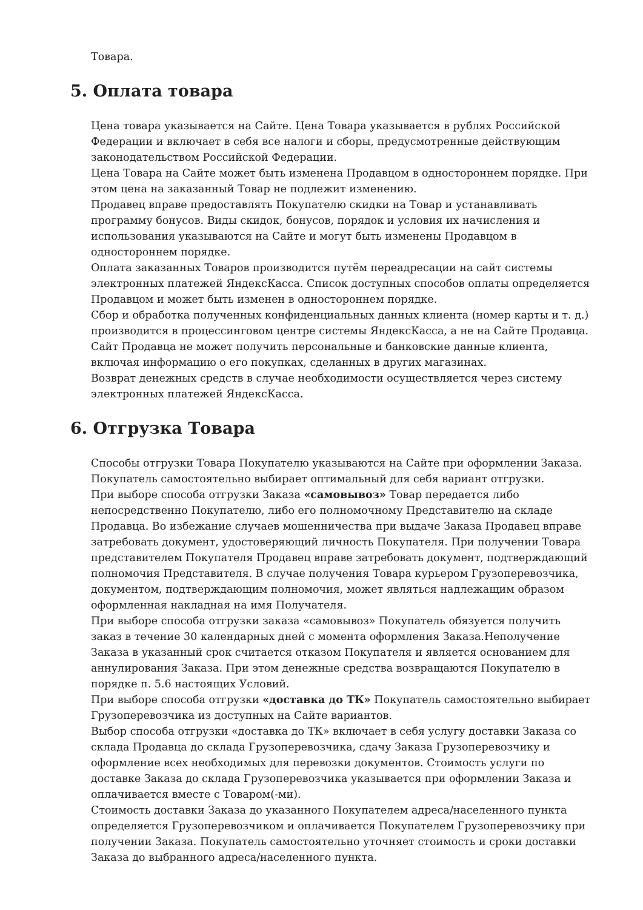Товара.
5. Оплата товара
Цена товара указывается на Сайте. Цена Товара указывается в рублях Российской Федерации и включает в себя все налоги и сборы, предусмотренные действующим законодательством Российской Федерации.
Цена Товара на Сайте может быть изменена Продавцом в одностороннем порядке. При этом цена на заказанный Товар не подлежит изменению.
Продавец вправе предоставлять Покупателю скидки на Товар и устанавливать программу бонусов. Виды скидок, бонусов, порядок и условия их начисления и использования указываются на Сайте и могут быть изменены Продавцом в одностороннем порядке.
Оплата заказанных Товаров производится путём переадресации на сайт системы электронных платежей ЯндексКасса. Список доступных способов оплаты определяется Продавцом и может быть изменен в одностороннем порядке.
Сбор и обработка полученных конфиденциальных данных клиента (номер карты и т. д.) производится в процессинговом центре системы ЯндексКасса, а не на Сайте Продавца. Сайт Продавца не может получить персональные и банковские данные клиента, включая информацию о его покупках, сделанных в других магазинах.
Возврат денежных средств в случае необходимости осуществляется через систему электронных платежей ЯндексКасса.
6. Отгрузка Товара
Способы отгрузки Товара Покупателю указываются на Сайте при оформлении Заказа. Покупатель самостоятельно выбирает оптимальный для себя вариант отгрузки.
При выборе способа отгрузки Заказа «самовывоз» Товар передается либо непосредственно Покупателю, либо его полномочному Представителю на складе Продавца. Во избежание случаев мошенничества при выдаче Заказа Продавец вправе затребовать документ, удостоверяющий личность Покупателя. При получении Товара представителем Покупателя Продавец вправе затребовать документ, подтверждающий полномочия Представителя. В случае получения Товара курьером Грузоперевозчика, документом, подтверждающим полномочия, может являться надлежащим образом оформленная накладная на имя Получателя.
При выборе способа отгрузки заказа «самовывоз» Покупатель обязуется получить заказ в течение 30 календарных дней с момента оформления Заказа.Неполучение Заказа в указанный срок считается отказом Покупателя и является основанием для аннулирования Заказа. При этом денежные средства возвращаются Покупателю в порядке п. 5.6 настоящих Условий.
При выборе способа отгрузки «доставка до ТК» Покупатель самостоятельно выбирает Грузоперевозчика из доступных на Сайте вариантов.
Выбор способа отгрузки «доставка до ТК» включает в себя услугу доставки Заказа со склада Продавца до склада Грузоперевозчика, сдачу Заказа Грузоперевозчику и оформление всех необходимых для перевозки документов. Стоимость услуги по доставке Заказа до склада Грузоперевозчика указывается при оформлении Заказа и оплачивается вместе с Товаром(-ми).
Стоимость доставки Заказа до указанного Покупателем адреса/населенного пункта определяется Грузоперевозчиком и оплачивается Покупателем Грузоперевозчику при получении Заказа. Покупатель самостоятельно уточняет стоимость и сроки доставки Заказа до выбранного адреса/населенного пункта.